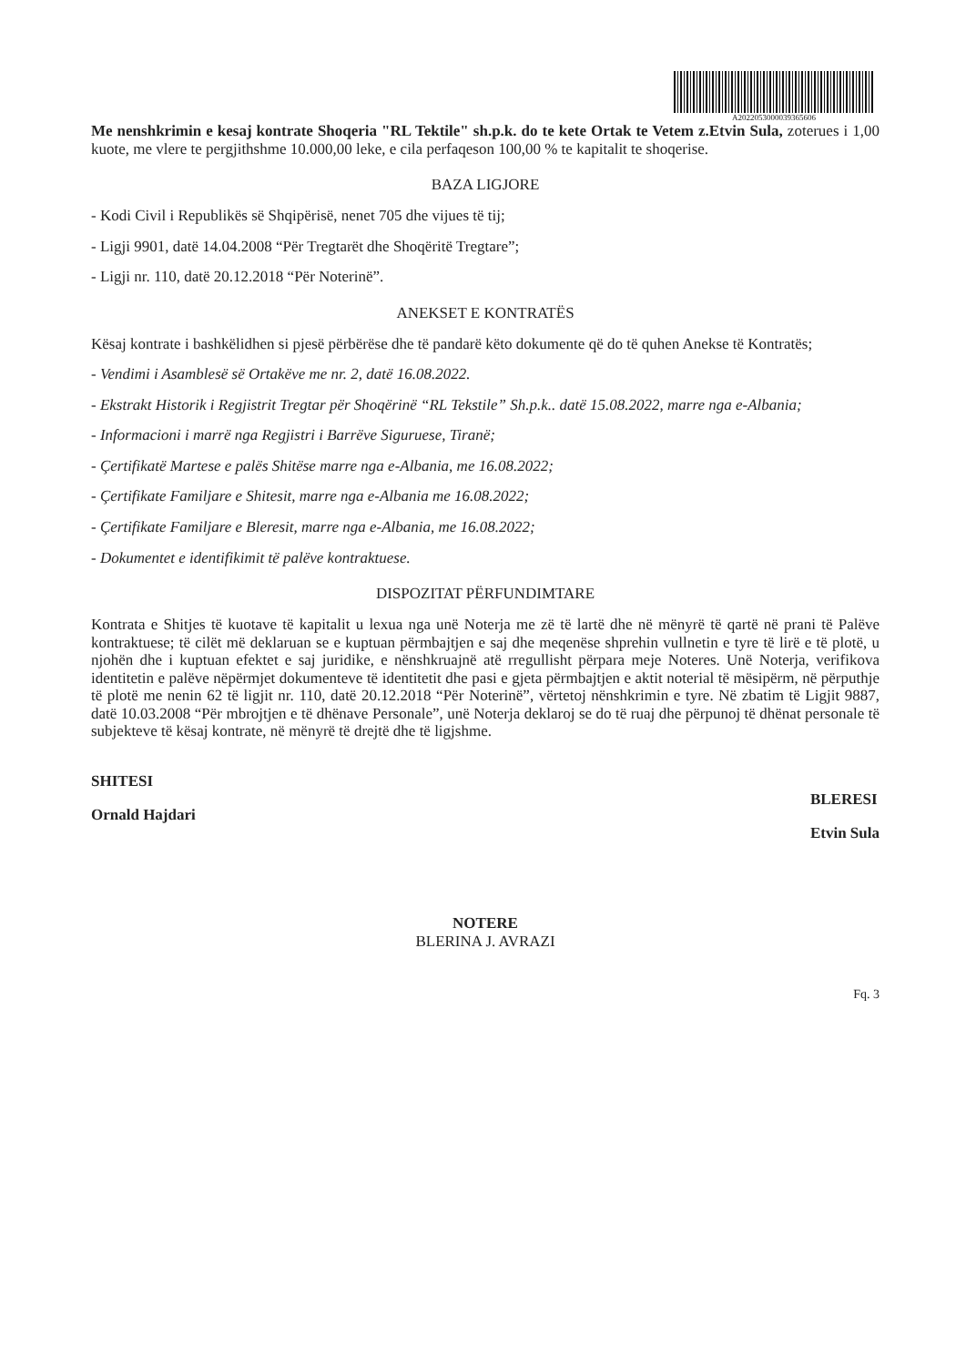A2022053000039365606
Me nenshkrimin e kesaj kontrate Shoqeria "RL Tektile" sh.p.k. do te kete Ortak te Vetem z.Etvin Sula, zoterues i 1,00 kuote, me vlere te pergjithshme 10.000,00 leke, e cila perfaqeson 100,00 % te kapitalit te shoqerise.
BAZA LIGJORE
- Kodi Civil i Republikës së Shqipërisë, nenet 705 dhe vijues të tij;
- Ligji 9901, datë 14.04.2008 “Për Tregtarët dhe Shoqëritë Tregtare”;
- Ligji nr. 110, datë 20.12.2018 “Për Noterinë”.
ANEKSET E KONTRATËS
Kësaj kontrate i bashkëlidhen si pjesë përbërëse dhe të pandarë këto dokumente që do të quhen Anekse të Kontratës;
- Vendimi i Asamblesë së Ortakëve me nr. 2, datë 16.08.2022.
- Ekstrakt Historik i Regjistrit Tregtar për Shoqërinë “RL Tekstile” Sh.p.k.. datë 15.08.2022, marre nga e-Albania;
- Informacioni i marrë nga Regjistri i Barrëve Siguruese, Tiranë;
- Çertifikatë Martese e palës Shitëse marre nga e-Albania, me 16.08.2022;
- Çertifikate Familjare e Shitesit, marre nga e-Albania me 16.08.2022;
- Çertifikate Familjare e Bleresit, marre nga e-Albania, me 16.08.2022;
- Dokumentet e identifikimit të palëve kontraktuese.
DISPOZITAT PËRFUNDIMTARE
Kontrata e Shitjes të kuotave të kapitalit u lexua nga unë Noterja me zë të lartë dhe në mënyrë të qartë në prani të Palëve kontraktuese; të cilët më deklaruan se e kuptuan përmbajtjen e saj dhe meqenëse shprehin vullnetin e tyre të lirë e të plotë, u njohën dhe i kuptuan efektet e saj juridike, e nënshkruajnë atë rregullisht përpara meje Noteres. Unë Noterja, verifikova identitetin e palëve nëpërmjet dokumenteve të identitetit dhe pasi e gjeta përmbajtjen e aktit noterial të mësipërm, në përputhje të plotë me nenin 62 të ligjit nr. 110, datë 20.12.2018 “Për Noterinë”, vërtetoj nënshkrimin e tyre. Në zbatim të Ligjit 9887, datë 10.03.2008 “Për mbrojtjen e të dhënave Personale”, unë Noterja deklaroj se do të ruaj dhe përpunoj të dhënat personale të subjekteve të kësaj kontrate, në mënyrë të drejtë dhe të ligjshme.
SHITESI
Ornald Hajdari
BLERESI
Etvin Sula
NOTERE
BLERINA J. AVRAZI
Fq. 3